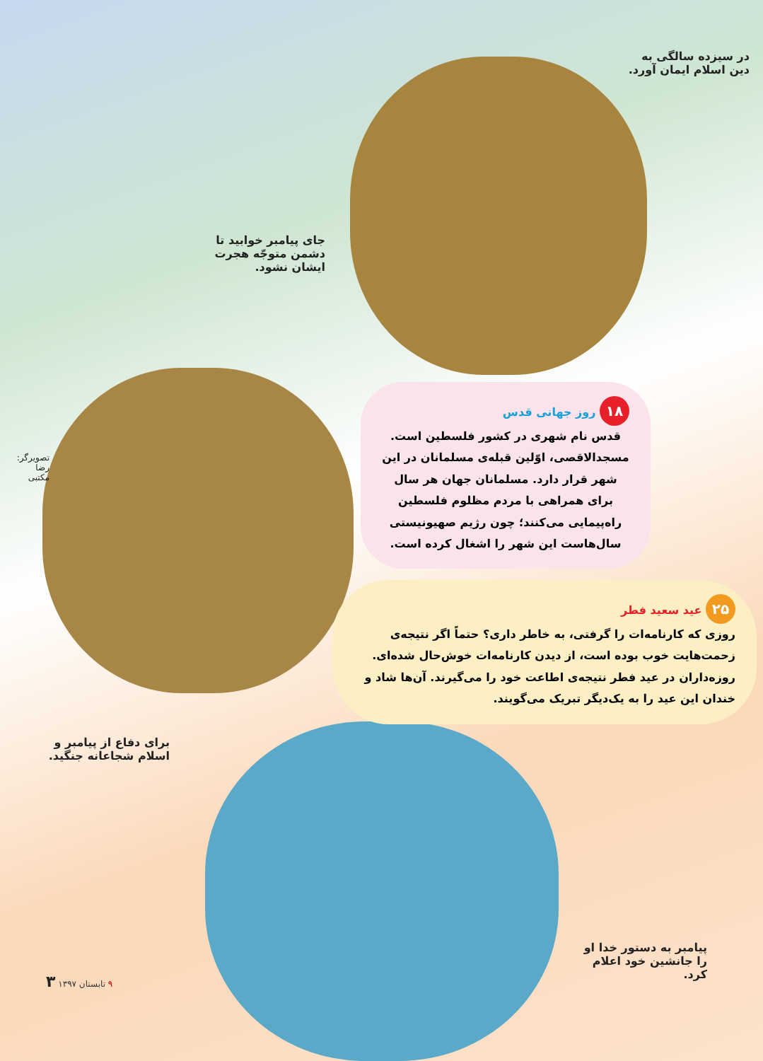در سیزده سالگی به دین اسلام ایمان آورد.
جای پیامبر خوابید تا دشمن متوجّه هجرت ایشان نشود.
تصویرگر: رضا مکتبی
۱۸ روز جهانی قدس
قدس نام شهری در کشور فلسطین است. مسجدالاقصی، اوّلین قبله‌ی مسلمانان در این شهر قرار دارد. مسلمانان جهان هر سال برای همراهی با مردم مظلوم فلسطین راه‌پیمایی می‌کنند؛ چون رژیم صهیونیستی سال‌هاست این شهر را اشغال کرده است.
۲۵ عید سعید فطر
روزی که کارنامه‌ات را گرفتی، به خاطر داری؟ حتماً اگر نتیجه‌ی زحمت‌هایت خوب بوده است، از دیدن کارنامه‌ات خوش‌حال شده‌ای. روزه‌داران در عید فطر نتیجه‌ی اطاعت خود را می‌گیرند. آن‌ها شاد و خندان این عید را به یک‌دیگر تبریک می‌گویند.
برای دفاع از پیامبر و اسلام شجاعانه جنگید.
پیامبر به دستور خدا او را جانشین خود اعلام کرد.
۹ تابستان ۱۳۹۷ ۳